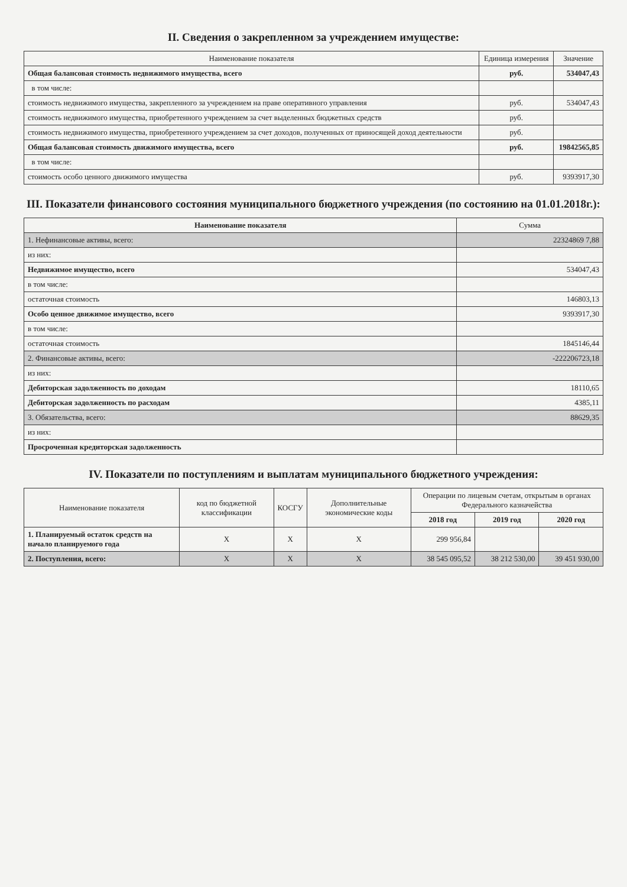II. Сведения о закрепленном за учреждением имуществе:
| Наименование показателя | Единица измерения | Значение |
| --- | --- | --- |
| Общая балансовая стоимость недвижимого имущества, всего | руб. | 534047,43 |
| в том числе: | | |
| стоимость недвижимого имущества, закрепленного за учреждением на праве оперативного управления | руб. | 534047,43 |
| стоимость недвижимого имущества, приобретенного учреждением за счет выделенных бюджетных средств | руб. | |
| стоимость недвижимого имущества, приобретенного учреждением за счет доходов, полученных от приносящей доход деятельности | руб. | |
| Общая балансовая стоимость движимого имущества, всего | руб. | 19842565,85 |
| в том числе: | | |
| стоимость особо ценного движимого имущества | руб. | 9393917,30 |
III. Показатели финансового состояния муниципального бюджетного учреждения (по состоянию на 01.01.2018г.):
| Наименование показателя | Сумма |
| --- | --- |
| 1. Нефинансовые активы, всего: | 22324869 7,88 |
| из них: | |
| Недвижимое имущество, всего | 534047,43 |
| в том числе: | |
| остаточная стоимость | 146803,13 |
| Особо ценное движимое имущество, всего | 9393917,30 |
| в том числе: | |
| остаточная стоимость | 1845146,44 |
| 2. Финансовые активы, всего: | -222206723,18 |
| из них: | |
| Дебиторская задолженность по доходам | 18110,65 |
| Дебиторская задолженность по расходам | 4385,11 |
| 3. Обязательства, всего: | 88629,35 |
| из них: | |
| Просроченная кредиторская задолженность | |
IV. Показатели по поступлениям и выплатам муниципального бюджетного учреждения:
| Наименование показателя | код по бюджетной классификации | КОСГУ | Дополнительные экономические коды | Операции по лицевым счетам, открытым в органах Федерального казначейства | | |
| --- | --- | --- | --- | --- | --- | --- |
| | | | | 2018 год | 2019 год | 2020 год |
| 1. Планируемый остаток средств на начало планируемого года | X | X | X | 299 956,84 | | |
| 2. Поступления, всего: | X | X | X | 38 545 095,52 | 38 212 530,00 | 39 451 930,00 |